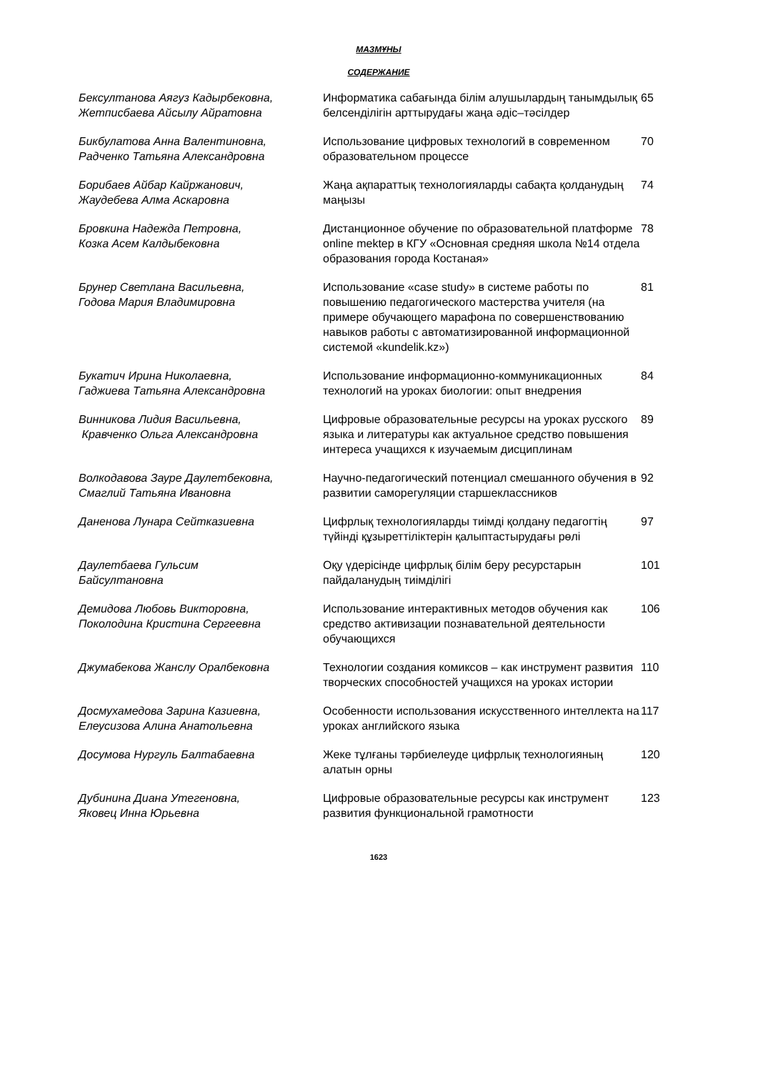МАЗМҰНЫ
СОДЕРЖАНИЕ
| Бексултанова Аягуз Кадырбековна, Жетписбаева Айсылу Айратовна | Информатика сабағында білім алушылардың танымдылық белсенділігін арттырудағы жаңа әдіс–тәсілдер | 65 |
| Бикбулатова Анна Валентиновна, Радченко Татьяна Александровна | Использование цифровых технологий в современном образовательном процессе | 70 |
| Борибаев Айбар Кайржанович, Жаудебева Алма Аскаровна | Жаңа ақпараттық технологияларды сабақта қолданудың маңызы | 74 |
| Бровкина Надежда Петровна, Козка Асем Калдыбековна | Дистанционное обучение по образовательной платформе online mektep в КГУ «Основная средняя школа №14 отдела образования города Костаная» | 78 |
| Брунер Светлана Васильевна, Годова Мария Владимировна | Использование «case study» в системе работы по повышению педагогического мастерства учителя (на примере обучающего марафона по совершенствованию навыков работы с автоматизированной информационной системой «kundelik.kz») | 81 |
| Букатич Ирина Николаевна, Гаджиева Татьяна Александровна | Использование информационно-коммуникационных технологий на уроках биологии: опыт внедрения | 84 |
| Винникова Лидия Васильевна, Кравченко Ольга Александровна | Цифровые образовательные ресурсы на уроках русского языка и литературы как актуальное средство повышения интереса учащихся к изучаемым дисциплинам | 89 |
| Волкодавова Зауре Даулетбековна, Смаглий Татьяна Ивановна | Научно-педагогический потенциал смешанного обучения в развитии саморегуляции старшеклассников | 92 |
| Даненова Лунара Сейтказиевна | Цифрлық технологияларды тиімді қолдану педагогтің түйінді құзыреттіліктерін қалыптастырудағы рөлі | 97 |
| Даулетбаева Гульсим Байсултановна | Оқу үдерісінде цифрлық білім беру ресурстарын пайдаланудың тиімділігі | 101 |
| Демидова Любовь Викторовна, Поколодина Кристина Сергеевна | Использование интерактивных методов обучения как средство активизации познавательной деятельности обучающихся | 106 |
| Джумабекова Жанслу Оралбековна | Технологии создания комиксов – как инструмент развития творческих способностей учащихся на уроках истории | 110 |
| Досмухамедова Зарина Казиевна, Елеусизова Алина Анатольевна | Особенности использования искусственного интеллекта на уроках английского языка | 117 |
| Досумова Нургуль Балтабаевна | Жеке тұлғаны тәрбиелеуде цифрлық технологияның алатын орны | 120 |
| Дубинина Диана Утегеновна, Яковец Инна Юрьевна | Цифровые образовательные ресурсы как инструмент развития функциональной грамотности | 123 |
1623